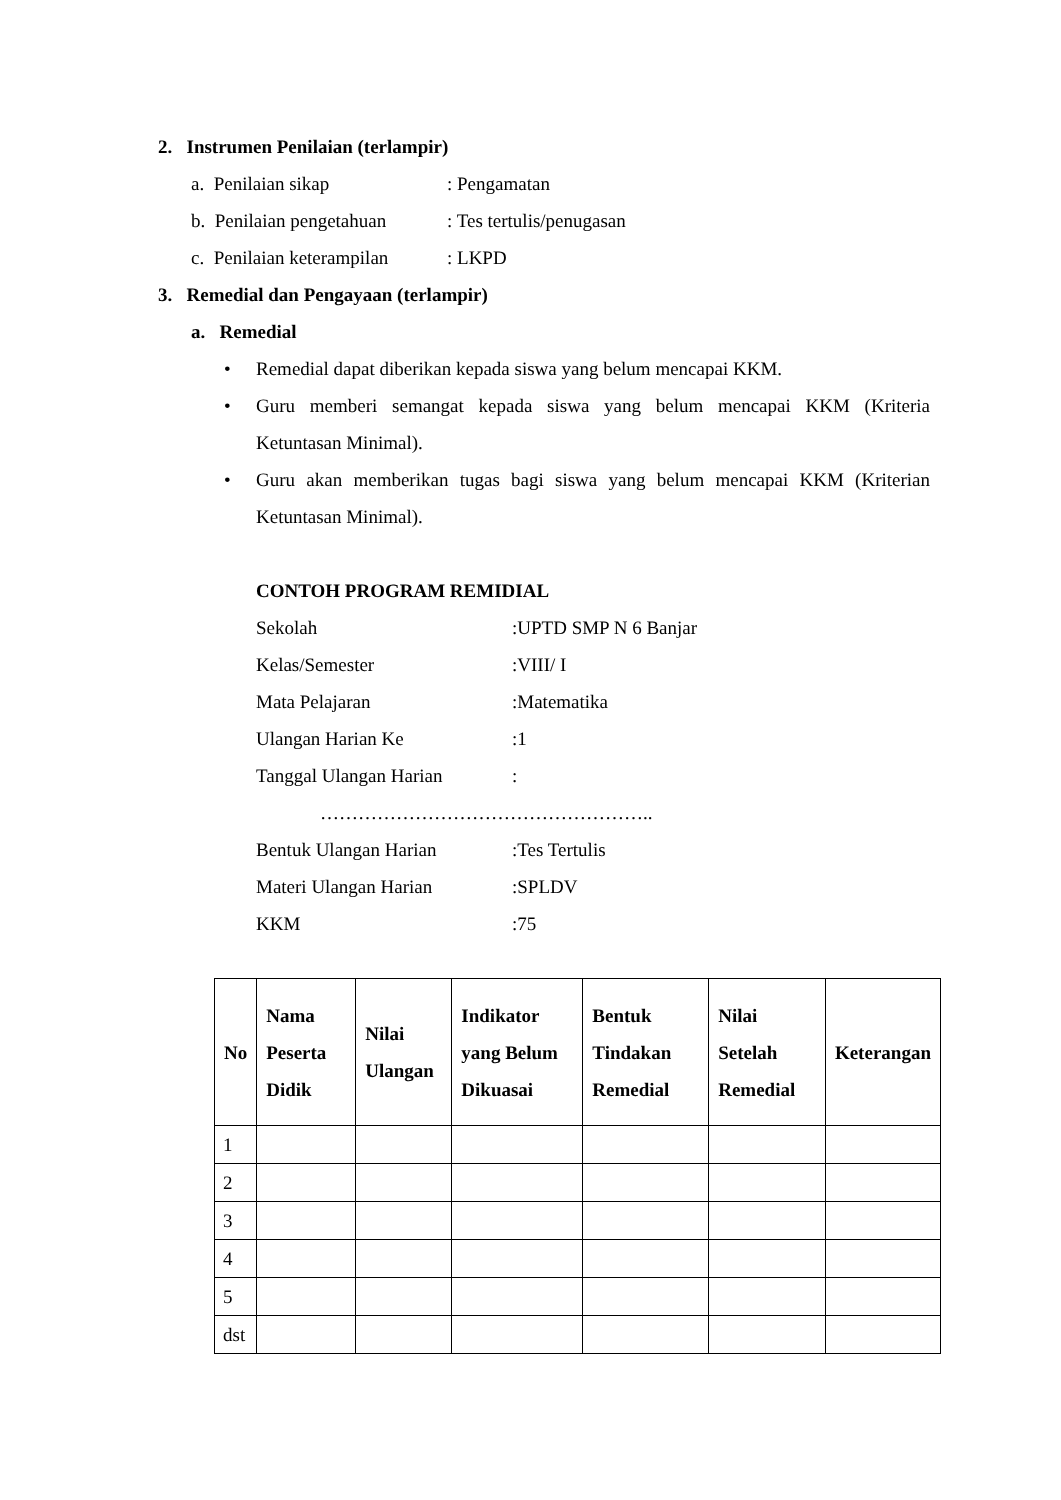2. Instrumen Penilaian (terlampir)
a. Penilaian sikap: Pengamatan
b. Penilaian pengetahuan: Tes tertulis/penugasan
c. Penilaian keterampilan: LKPD
3. Remedial dan Pengayaan (terlampir)
a. Remedial
• Remedial dapat diberikan kepada siswa yang belum mencapai KKM.
• Guru memberi semangat kepada siswa yang belum mencapai KKM (Kriteria Ketuntasan Minimal).
• Guru akan memberikan tugas bagi siswa yang belum mencapai KKM (Kriterian Ketuntasan Minimal).
CONTOH PROGRAM REMIDIAL
Sekolah:UPTD SMP N 6 Banjar
Kelas/Semester:VIII/ I
Mata Pelajaran:Matematika
Ulangan Harian Ke:1
Tanggal Ulangan Harian:
……………………………………………..
Bentuk Ulangan Harian:Tes Tertulis
Materi Ulangan Harian:SPLDV
KKM:75
| No | Nama Peserta Didik | Nilai Ulangan | Indikator yang Belum Dikuasai | Bentuk Tindakan Remedial | Nilai Setelah Remedial | Keterangan |
| --- | --- | --- | --- | --- | --- | --- |
| 1 | | | | | | |
| 2 | | | | | | |
| 3 | | | | | | |
| 4 | | | | | | |
| 5 | | | | | | |
| dst | | | | | | |